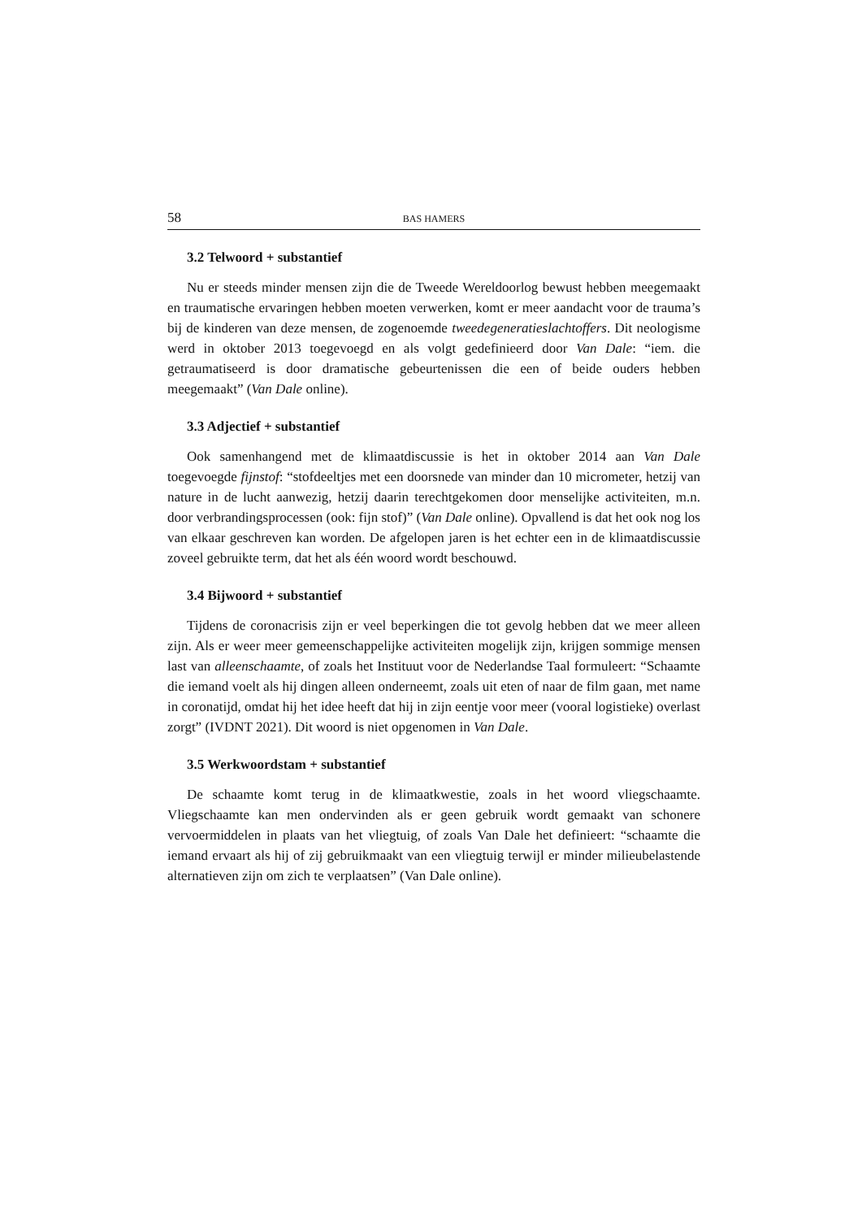58 BAS HAMERS
3.2 Telwoord + substantief
Nu er steeds minder mensen zijn die de Tweede Wereldoorlog bewust hebben meegemaakt en traumatische ervaringen hebben moeten verwerken, komt er meer aandacht voor de trauma’s bij de kinderen van deze mensen, de zogenoemde tweedegeneratieslachtoffers. Dit neologisme werd in oktober 2013 toegevoegd en als volgt gedefinieerd door Van Dale: “iem. die getraumatiseerd is door dramatische gebeurtenissen die een of beide ouders hebben meegemaakt” (Van Dale online).
3.3 Adjectief + substantief
Ook samenhangend met de klimaatdiscussie is het in oktober 2014 aan Van Dale toegevoegde fijnstof: “stofdeeltjes met een doorsnede van minder dan 10 micrometer, hetzij van nature in de lucht aanwezig, hetzij daarin terechtgekomen door menselijke activiteiten, m.n. door verbrandingsprocessen (ook: fijn stof)” (Van Dale online). Opvallend is dat het ook nog los van elkaar geschreven kan worden. De afgelopen jaren is het echter een in de klimaatdiscussie zoveel gebruikte term, dat het als één woord wordt beschouwd.
3.4 Bijwoord + substantief
Tijdens de coronacrisis zijn er veel beperkingen die tot gevolg hebben dat we meer alleen zijn. Als er weer meer gemeenschappelijke activiteiten mogelijk zijn, krijgen sommige mensen last van alleenschaamte, of zoals het Instituut voor de Nederlandse Taal formuleert: “Schaamte die iemand voelt als hij dingen alleen onderneemt, zoals uit eten of naar de film gaan, met name in coronatijd, omdat hij het idee heeft dat hij in zijn eentje voor meer (vooral logistieke) overlast zorgt” (IVDNT 2021). Dit woord is niet opgenomen in Van Dale.
3.5 Werkwoordstam + substantief
De schaamte komt terug in de klimaatkwestie, zoals in het woord vliegschaamte. Vliegschaamte kan men ondervinden als er geen gebruik wordt gemaakt van schonere vervoermiddelen in plaats van het vliegtuig, of zoals Van Dale het definieert: “schaamte die iemand ervaart als hij of zij gebruikmaakt van een vliegtuig terwijl er minder milieubelastende alternatieven zijn om zich te verplaatsen” (Van Dale online).